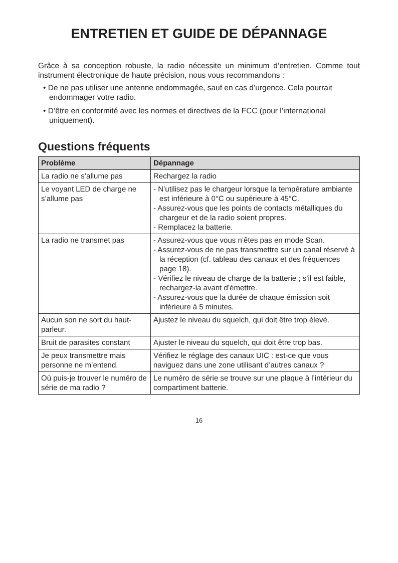ENTRETIEN ET GUIDE DE DÉPANNAGE
Grâce à sa conception robuste, la radio nécessite un minimum d’entretien. Comme tout instrument électronique de haute précision, nous vous recommandons :
• De ne pas utiliser une antenne endommagée, sauf en cas d’urgence. Cela pourrait endommager votre radio.
• D’être en conformité avec les normes et directives de la FCC (pour l’international uniquement).
Questions fréquents
| Problème | Dépannage |
| --- | --- |
| La radio ne s’allume pas | Rechargez la radio |
| Le voyant LED de charge ne s’allume pas | - N’utilisez pas le chargeur lorsque la température ambiante est inférieure à 0°C ou supérieure à 45°C. - Assurez-vous que les points de contacts métalliques du chargeur et de la radio soient propres. - Remplacez la batterie. |
| La radio ne transmet pas | - Assurez-vous que vous n’êtes pas en mode Scan. - Assurez-vous de ne pas transmettre sur un canal réservé à la réception (cf. tableau des canaux et des fréquences page 18). - Vérifiez le niveau de charge de la batterie ; s’il est faible, rechargez-la avant d’émettre. - Assurez-vous que la durée de chaque émission soit inférieure à 5 minutes. |
| Aucun son ne sort du haut- parleur. | Ajustez le niveau du squelch, qui doit être trop élevé. |
| Bruit de parasites constant | Ajuster le niveau du squelch, qui doit être trop bas. |
| Je peux transmettre mais personne ne m’entend. | Vérifiez le réglage des canaux UIC : est-ce que vous naviguez dans une zone utilisant d’autres canaux ? |
| Où puis-je trouver le numéro de série de ma radio ? | Le numéro de série se trouve sur une plaque à l’intérieur du compartiment batterie. |
16